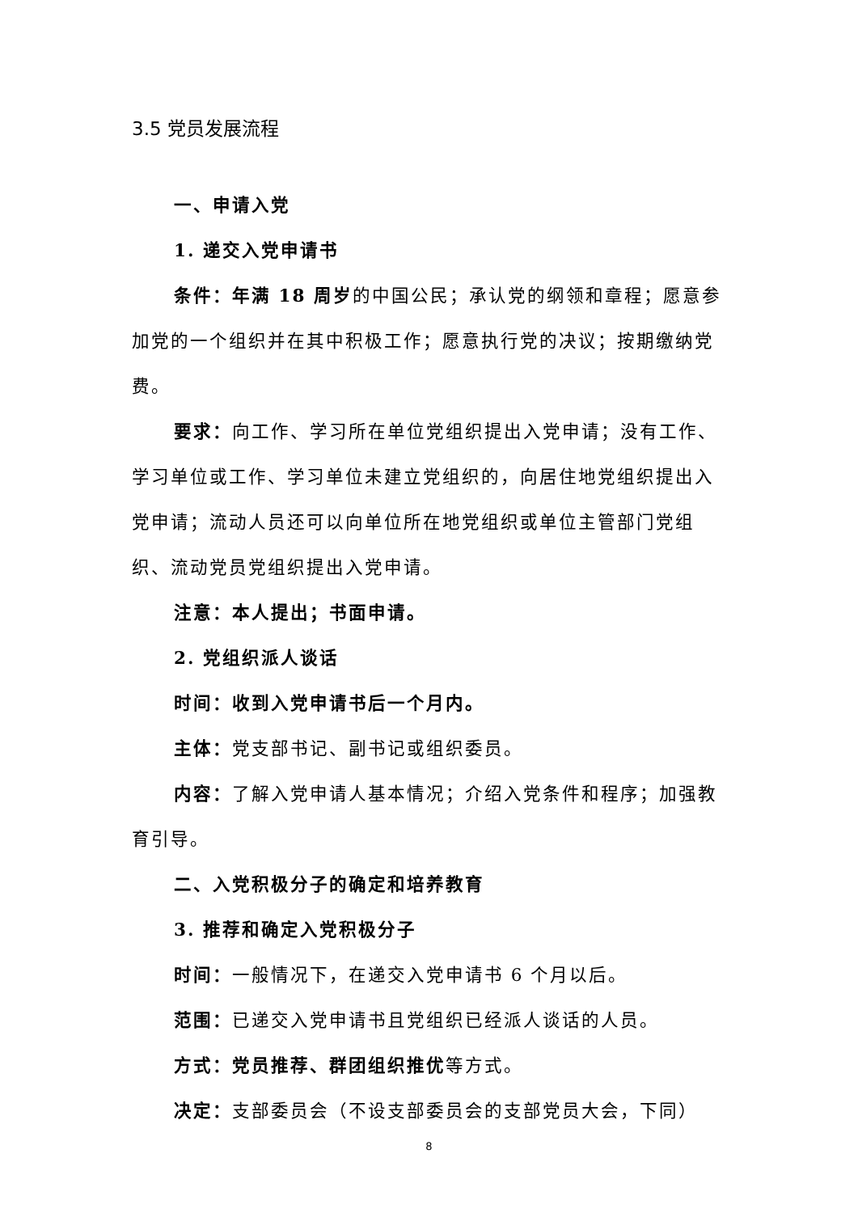3.5 党员发展流程
一、申请入党
1. 递交入党申请书
条件：年满 18 周岁的中国公民；承认党的纲领和章程；愿意参加党的一个组织并在其中积极工作；愿意执行党的决议；按期缴纳党费。
要求：向工作、学习所在单位党组织提出入党申请；没有工作、学习单位或工作、学习单位未建立党组织的，向居住地党组织提出入党申请；流动人员还可以向单位所在地党组织或单位主管部门党组织、流动党员党组织提出入党申请。
注意：本人提出；书面申请。
2. 党组织派人谈话
时间：收到入党申请书后一个月内。
主体：党支部书记、副书记或组织委员。
内容：了解入党申请人基本情况；介绍入党条件和程序；加强教育引导。
二、入党积极分子的确定和培养教育
3. 推荐和确定入党积极分子
时间：一般情况下，在递交入党申请书 6 个月以后。
范围：已递交入党申请书且党组织已经派人谈话的人员。
方式：党员推荐、群团组织推优等方式。
决定：支部委员会（不设支部委员会的支部党员大会，下同）
8